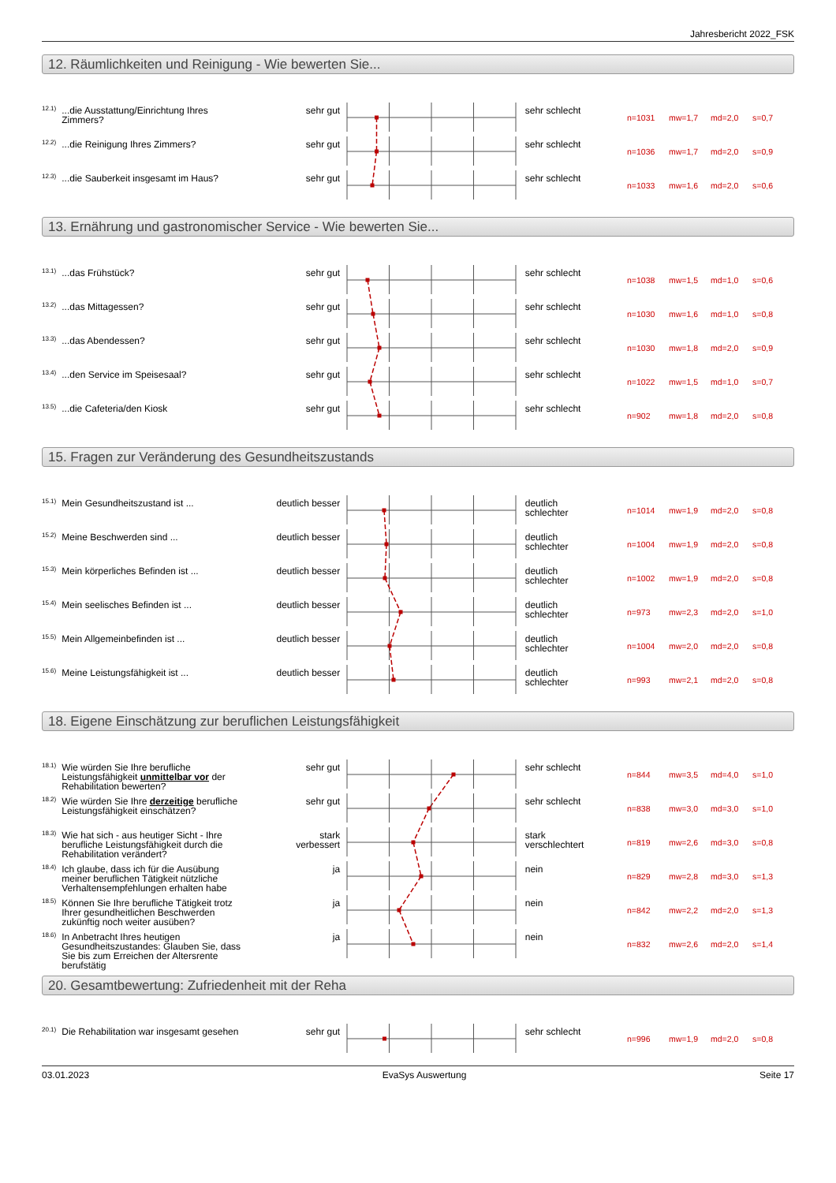Jahresbericht 2022_FSK
12. Räumlichkeiten und Reinigung - Wie bewerten Sie...
12.1)
...die Ausstattung/Einrichtung Ihres Zimmers?
sehr gut sehr schlecht
n=1031 mw=1,7 md=2,0 s=0,7
12.2)
...die Reinigung Ihres Zimmers? sehr gut sehr schlecht
n=1036 mw=1,7 md=2,0 s=0,9
12.3)
...die Sauberkeit insgesamt im Haus?
sehr gut sehr schlecht
n=1033 mw=1,6 md=2,0 s=0,6
13. Ernährung und gastronomischer Service - Wie bewerten Sie...
13.1)
...das Frühstück? sehr gut sehr schlecht
n=1038 mw=1,5 md=1,0 s=0,6
13.2)
...das Mittagessen? sehr gut sehr schlecht
n=1030 mw=1,6 md=1,0 s=0,8
13.3)
...das Abendessen? sehr gut sehr schlecht
n=1030 mw=1,8 md=2,0 s=0,9
13.4)
...den Service im Speisesaal? sehr gut sehr schlecht
n=1022 mw=1,5 md=1,0 s=0,7
13.5)
...die Cafeteria/den Kiosk sehr gut sehr schlecht
n=902 mw=1,8 md=2,0 s=0,8
15. Fragen zur Veränderung des Gesundheitszustands
15.1)
Mein Gesundheitszustand ist ... deutlich besser deutlich
schlechter
n=1014 mw=1,9 md=2,0 s=0,8
15.2)
Meine Beschwerden sind ... deutlich besser deutlich
schlechter
n=1004 mw=1,9 md=2,0 s=0,8
15.3)
Mein körperliches Befinden ist ...
deutlich besser deutlich
schlechter
n=1002 mw=1,9 md=2,0 s=0,8
15.4)
Mein seelisches Befinden ist ... deutlich besser deutlich
schlechter
n=973 mw=2,3 md=2,0 s=1,0
15.5)
Mein Allgemeinbefinden ist ... deutlich besser deutlich
schlechter
n=1004 mw=2,0 md=2,0 s=0,8
15.6)
Meine Leistungsfähigkeit ist ... deutlich besser deutlich
schlechter
n=993 mw=2,1 md=2,0 s=0,8
18. Eigene Einschätzung zur beruflichen Leistungsfähigkeit
18.1)
Wie würden Sie Ihre berufliche Leistungsfähigkeit unmittelbar vor der Rehabilitation bewerten?
sehr gut sehr schlecht
n=844 mw=3,5 md=4,0 s=1,0
18.2)
Wie würden Sie Ihre derzeitige berufliche Leistungsfähigkeit einschätzen?
sehr gut sehr schlecht
n=838 mw=3,0 md=3,0 s=1,0
18.3)
Wie hat sich - aus heutiger Sicht - Ihre berufliche Leistungsfähigkeit durch die Rehabilitation verändert?
stark
verbessert
stark
verschlechtert
n=819 mw=2,6 md=3,0 s=0,8
18.4)
Ich glaube, dass ich für die Ausübung meiner beruflichen Tätigkeit nützliche Verhaltensempfehlungen erhalten habe
ja nein
n=829 mw=2,8 md=3,0 s=1,3
18.5)
Können Sie Ihre berufliche Tätigkeit trotz Ihrer gesundheitlichen Beschwerden zukünftig noch weiter ausüben?
ja nein
n=842 mw=2,2 md=2,0 s=1,3
18.6)
In Anbetracht Ihres heutigen Gesundheitszustandes: Glauben Sie, dass Sie bis zum Erreichen der Altersrente berufstätig
ja nein
n=832 mw=2,6 md=2,0 s=1,4
20. Gesamtbewertung: Zufriedenheit mit der Reha
20.1)
Die Rehabilitation war insgesamt gesehen
sehr gut sehr schlecht
n=996 mw=1,9 md=2,0 s=0,8
03.01.2023 EvaSys Auswertung Seite 17